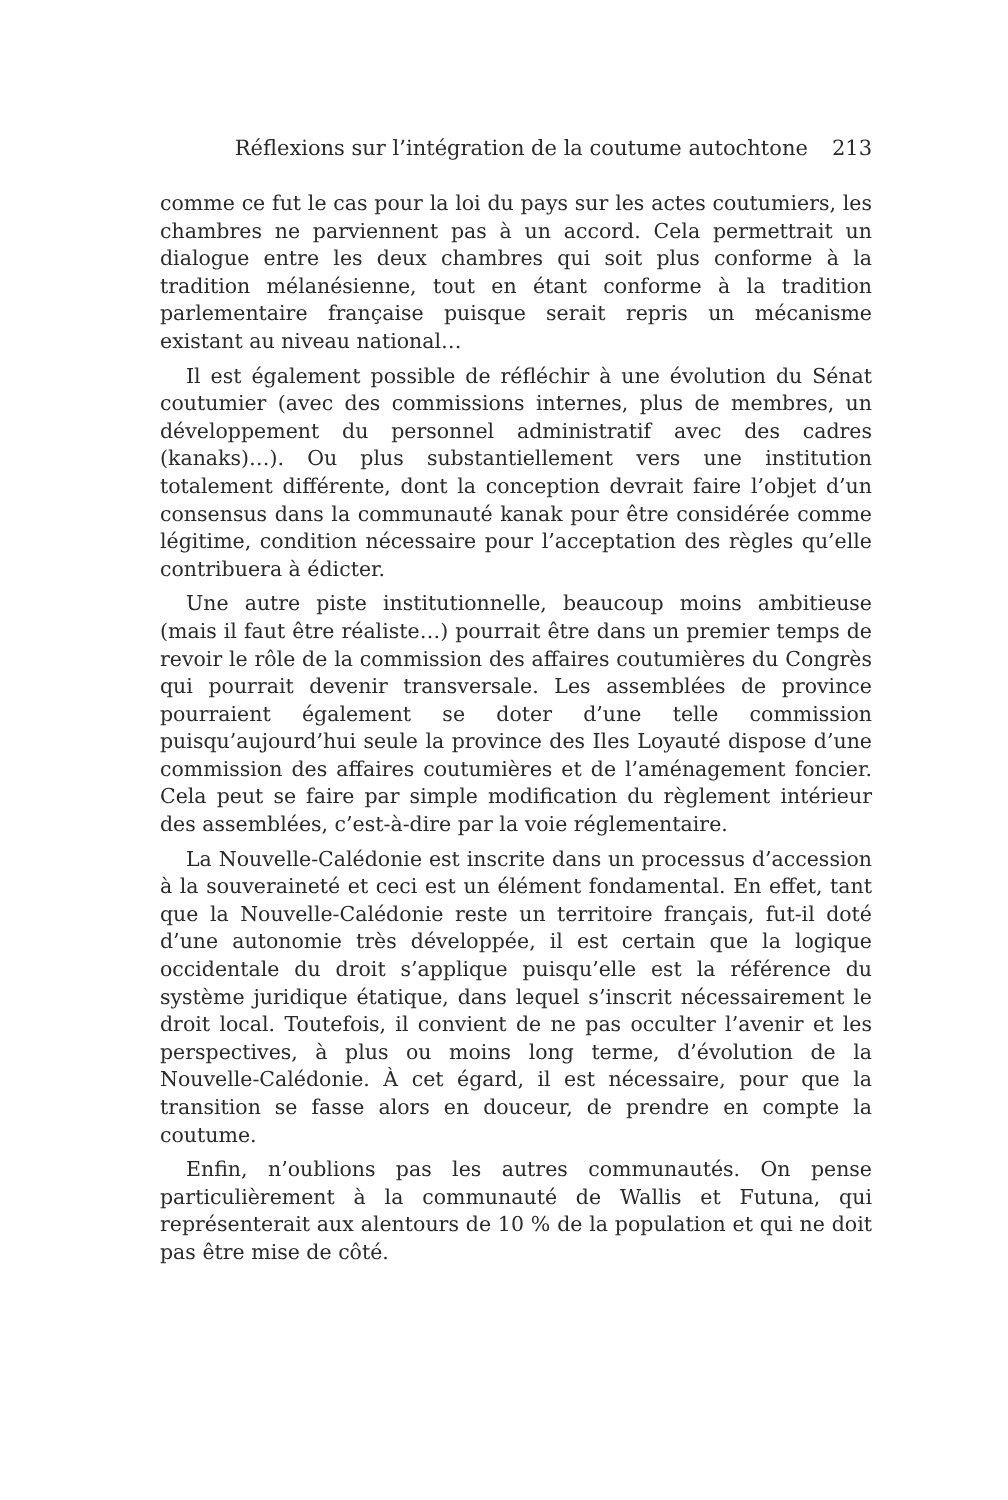Réflexions sur l’intégration de la coutume autochtone 213
comme ce fut le cas pour la loi du pays sur les actes coutumiers, les chambres ne parviennent pas à un accord. Cela permettrait un dialogue entre les deux chambres qui soit plus conforme à la tradition mélanésienne, tout en étant conforme à la tradition parlementaire française puisque serait repris un mécanisme existant au niveau national…
Il est également possible de réfléchir à une évolution du Sénat coutumier (avec des commissions internes, plus de membres, un développement du personnel administratif avec des cadres (kanaks)…). Ou plus substantiellement vers une institution totalement différente, dont la conception devrait faire l’objet d’un consensus dans la communauté kanak pour être considérée comme légitime, condition nécessaire pour l’acceptation des règles qu’elle contribuera à édicter.
Une autre piste institutionnelle, beaucoup moins ambitieuse (mais il faut être réaliste…) pourrait être dans un premier temps de revoir le rôle de la commission des affaires coutumières du Congrès qui pourrait devenir transversale. Les assemblées de province pourraient également se doter d’une telle commission puisqu’aujourd’hui seule la province des Iles Loyauté dispose d’une commission des affaires coutumières et de l’aménagement foncier. Cela peut se faire par simple modification du règlement intérieur des assemblées, c’est-à-dire par la voie réglementaire.
La Nouvelle-Calédonie est inscrite dans un processus d’accession à la souveraineté et ceci est un élément fondamental. En effet, tant que la Nouvelle-Calédonie reste un territoire français, fut-il doté d’une autonomie très développée, il est certain que la logique occidentale du droit s’applique puisqu’elle est la référence du système juridique étatique, dans lequel s’inscrit nécessairement le droit local. Toutefois, il convient de ne pas occulter l’avenir et les perspectives, à plus ou moins long terme, d’évolution de la Nouvelle-Calédonie. À cet égard, il est nécessaire, pour que la transition se fasse alors en douceur, de prendre en compte la coutume.
Enfin, n’oublions pas les autres communautés. On pense particulièrement à la communauté de Wallis et Futuna, qui représenterait aux alentours de 10 % de la population et qui ne doit pas être mise de côté.